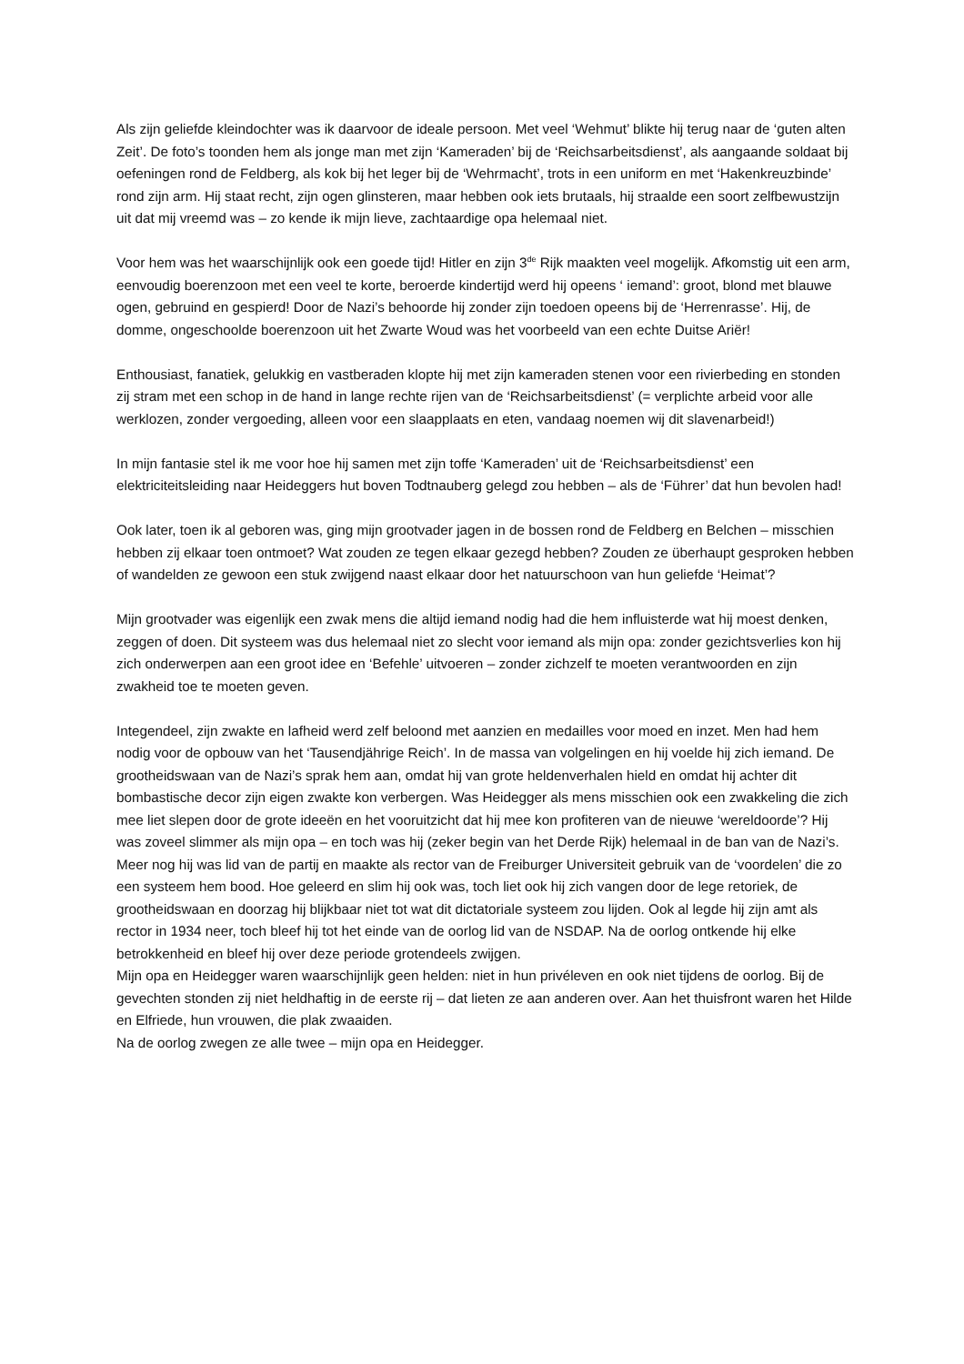Als zijn geliefde kleindochter was ik daarvoor de ideale persoon. Met veel ‘Wehmut’ blikte hij terug naar de ‘guten alten Zeit’. De foto’s toonden hem als jonge man met zijn ‘Kameraden’ bij de ‘Reichsarbeitsdienst’, als aangaande soldaat bij oefeningen rond de Feldberg, als kok bij het leger bij de ‘Wehrmacht’, trots in een uniform en met ‘Hakenkreuzbinde’ rond zijn arm. Hij staat recht, zijn ogen glinsteren, maar hebben ook iets brutaals, hij straalde een soort zelfbewustzijn uit dat mij vreemd was – zo kende ik mijn lieve, zachtaardige opa helemaal niet.
Voor hem was het waarschijnlijk ook een goede tijd! Hitler en zijn 3<sup>de</sup> Rijk maakten veel mogelijk. Afkomstig uit een arm, eenvoudig boerenzoon met een veel te korte, beroerde kindertijd werd hij opeens ‘ iemand’: groot, blond met blauwe ogen, gebruind en gespierd! Door de Nazi’s behoorde hij zonder zijn toedoen opeens bij de ‘Herrenrasse’. Hij, de domme, ongeschoolde boerenzoon uit het Zwarte Woud was het voorbeeld van een echte Duitse Ariër!
Enthousiast, fanatiek, gelukkig en vastberaden klopte hij met zijn kameraden stenen voor een rivierbeding en stonden zij stram met een schop in de hand in lange rechte rijen van de ‘Reichsarbeitsdienst’ (= verplichte arbeid voor alle werklozen, zonder vergoeding, alleen voor een slaapplaats en eten, vandaag noemen wij dit slavenarbeid!)
In mijn fantasie stel ik me voor hoe hij samen met zijn toffe ‘Kameraden’ uit de ‘Reichsarbeitsdienst’ een elektriciteitsleiding naar Heideggers hut boven Todtnauberg gelegd zou hebben – als de ‘Führer’ dat hun bevolen had!
Ook later, toen ik al geboren was, ging mijn grootvader jagen in de bossen rond de Feldberg en Belchen – misschien hebben zij elkaar toen ontmoet? Wat zouden ze tegen elkaar gezegd hebben? Zouden ze überhaupt gesproken hebben of wandelden ze gewoon een stuk zwijgend naast elkaar door het natuurschoon van hun geliefde ‘Heimat’?
Mijn grootvader was eigenlijk een zwak mens die altijd iemand nodig had die hem influisterde wat hij moest denken, zeggen of doen. Dit systeem was dus helemaal niet zo slecht voor iemand als mijn opa: zonder gezichtsverlies kon hij zich onderwerpen aan een groot idee en ‘Befehle’ uitvoeren – zonder zichzelf te moeten verantwoorden en zijn zwakheid toe te moeten geven.
Integendeel, zijn zwakte en lafheid werd zelf beloond met aanzien en medailles voor moed en inzet. Men had hem nodig voor de opbouw van het ‘Tausendjährige Reich’. In de massa van volgelingen en hij voelde hij zich iemand. De grootheidswaan van de Nazi’s sprak hem aan, omdat hij van grote heldenverhalen hield en omdat hij achter dit bombastische decor zijn eigen zwakte kon verbergen. Was Heidegger als mens misschien ook een zwakkeling die zich mee liet slepen door de grote ideeën en het vooruitzicht dat hij mee kon profiteren van de nieuwe ‘wereldoorde’? Hij was zoveel slimmer als mijn opa – en toch was hij (zeker begin van het Derde Rijk) helemaal in de ban van de Nazi’s. Meer nog hij was lid van de partij en maakte als rector van de Freiburger Universiteit gebruik van de ‘voordelen’ die zo een systeem hem bood. Hoe geleerd en slim hij ook was, toch liet ook hij zich vangen door de lege retoriek, de grootheidswaan en doorzag hij blijkbaar niet tot wat dit dictatoriale systeem zou lijden. Ook al legde hij zijn amt als rector in 1934 neer, toch bleef hij tot het einde van de oorlog lid van de NSDAP. Na de oorlog ontkende hij elke betrokkenheid en bleef hij over deze periode grotendeels zwijgen.
Mijn opa en Heidegger waren waarschijnlijk geen helden: niet in hun privéleven en ook niet tijdens de oorlog. Bij de gevechten stonden zij niet heldhaftig in de eerste rij – dat lieten ze aan anderen over. Aan het thuisfront waren het Hilde en Elfriede, hun vrouwen, die plak zwaaiden.
Na de oorlog zwegen ze alle twee – mijn opa en Heidegger.